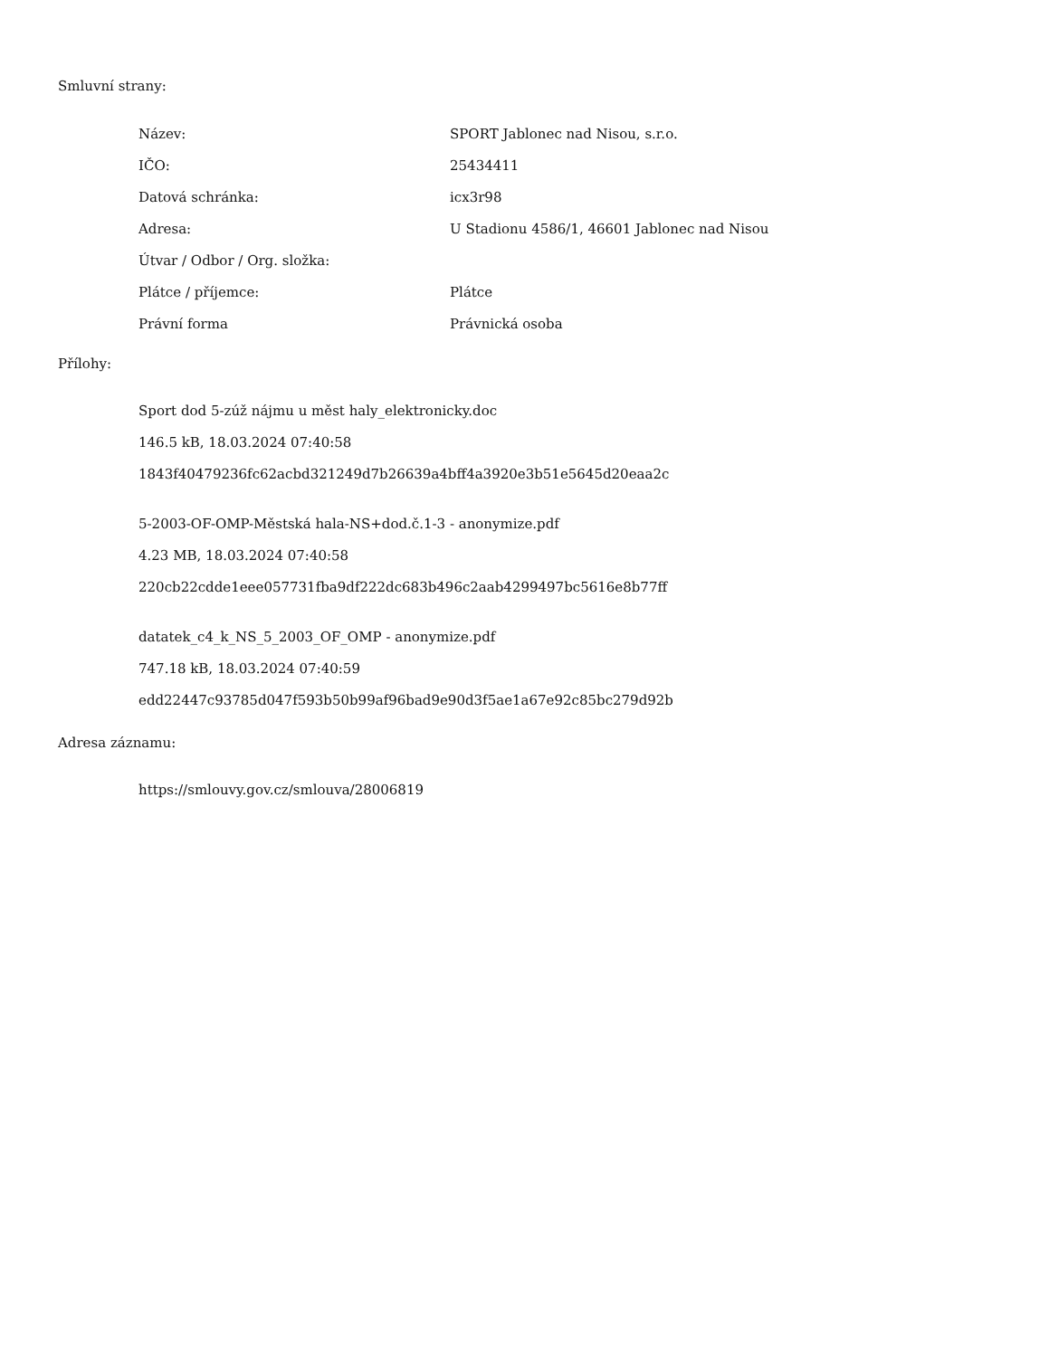Smluvní strany:
| Název: | SPORT Jablonec nad Nisou, s.r.o. |
| IČO: | 25434411 |
| Datová schránka: | icx3r98 |
| Adresa: | U Stadionu 4586/1, 46601 Jablonec nad Nisou |
| Útvar / Odbor / Org. složka: | |
| Plátce / příjemce: | Plátce |
| Právní forma | Právnická osoba |
Přílohy:
Sport dod 5-zúž nájmu u měst haly_elektronicky.doc
146.5 kB, 18.03.2024 07:40:58
1843f40479236fc62acbd321249d7b26639a4bff4a3920e3b51e5645d20eaa2c
5-2003-OF-OMP-Městská hala-NS+dod.č.1-3 - anonymize.pdf
4.23 MB, 18.03.2024 07:40:58
220cb22cdde1eee057731fba9df222dc683b496c2aab4299497bc5616e8b77ff
datatek_c4_k_NS_5_2003_OF_OMP - anonymize.pdf
747.18 kB, 18.03.2024 07:40:59
edd22447c93785d047f593b50b99af96bad9e90d3f5ae1a67e92c85bc279d92b
Adresa záznamu:
https://smlouvy.gov.cz/smlouva/28006819